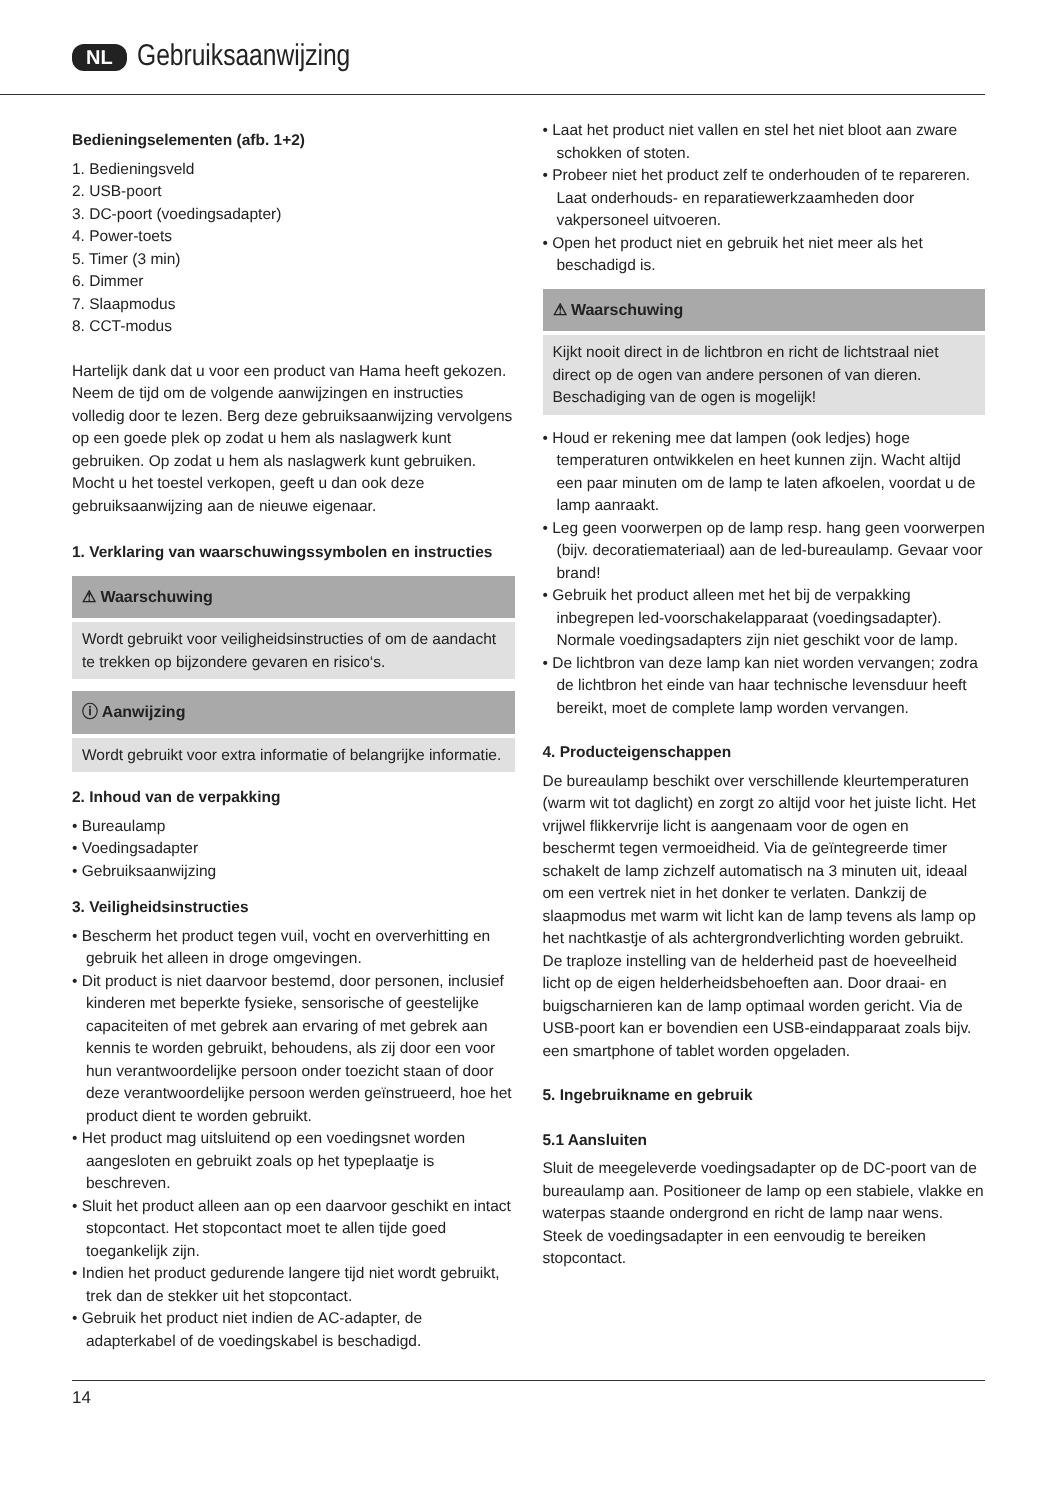NL Gebruiksaanwijzing
Bedieningselementen (afb. 1+2)
1. Bedieningsveld
2. USB-poort
3. DC-poort (voedingsadapter)
4. Power-toets
5. Timer (3 min)
6. Dimmer
7. Slaapmodus
8. CCT-modus
Hartelijk dank dat u voor een product van Hama heeft gekozen.
Neem de tijd om de volgende aanwijzingen en instructies volledig door te lezen. Berg deze gebruiksaanwijzing vervolgens op een goede plek op zodat u hem als naslagwerk kunt gebruiken. Op zodat u hem als naslagwerk kunt gebruiken. Mocht u het toestel verkopen, geeft u dan ook deze gebruiksaanwijzing aan de nieuwe eigenaar.
1. Verklaring van waarschuwingssymbolen en instructies
⚠ Waarschuwing
Wordt gebruikt voor veiligheidsinstructies of om de aandacht te trekken op bijzondere gevaren en risico‘s.
ⓘ Aanwijzing
Wordt gebruikt voor extra informatie of belangrijke informatie.
2. Inhoud van de verpakking
• Bureaulamp
• Voedingsadapter
• Gebruiksaanwijzing
3. Veiligheidsinstructies
• Bescherm het product tegen vuil, vocht en oververhitting en gebruik het alleen in droge omgevingen.
• Dit product is niet daarvoor bestemd, door personen, inclusief kinderen met beperkte fysieke, sensorische of geestelijke capaciteiten of met gebrek aan ervaring of met gebrek aan kennis te worden gebruikt, behoudens, als zij door een voor hun verantwoordelijke persoon onder toezicht staan of door deze verantwoordelijke persoon werden geïnstrueerd, hoe het product dient te worden gebruikt.
• Het product mag uitsluitend op een voedingsnet worden aangesloten en gebruikt zoals op het typeplaatje is beschreven.
• Sluit het product alleen aan op een daarvoor geschikt en intact stopcontact. Het stopcontact moet te allen tijde goed toegankelijk zijn.
• Indien het product gedurende langere tijd niet wordt gebruikt, trek dan de stekker uit het stopcontact.
• Gebruik het product niet indien de AC-adapter, de adapterkabel of de voedingskabel is beschadigd.
• Laat het product niet vallen en stel het niet bloot aan zware schokken of stoten.
• Probeer niet het product zelf te onderhouden of te repareren. Laat onderhouds- en reparatiewerkzaamheden door vakpersoneel uitvoeren.
• Open het product niet en gebruik het niet meer als het beschadigd is.
⚠ Waarschuwing
Kijkt nooit direct in de lichtbron en richt de lichtstraal niet direct op de ogen van andere personen of van dieren. Beschadiging van de ogen is mogelijk!
• Houd er rekening mee dat lampen (ook ledjes) hoge temperaturen ontwikkelen en heet kunnen zijn. Wacht altijd een paar minuten om de lamp te laten afkoelen, voordat u de lamp aanraakt.
• Leg geen voorwerpen op de lamp resp. hang geen voorwerpen (bijv. decoratiemateriaal) aan de led-bureaulamp. Gevaar voor brand!
• Gebruik het product alleen met het bij de verpakking inbegrepen led-voorschakelapparaat (voedingsadapter). Normale voedingsadapters zijn niet geschikt voor de lamp.
• De lichtbron van deze lamp kan niet worden vervangen; zodra de lichtbron het einde van haar technische levensduur heeft bereikt, moet de complete lamp worden vervangen.
4. Producteigenschappen
De bureaulamp beschikt over verschillende kleurtemperaturen (warm wit tot daglicht) en zorgt zo altijd voor het juiste licht. Het vrijwel flikkervrije licht is aangenaam voor de ogen en beschermt tegen vermoeidheid. Via de geïntegreerde timer schakelt de lamp zichzelf automatisch na 3 minuten uit, ideaal om een vertrek niet in het donker te verlaten. Dankzij de slaapmodus met warm wit licht kan de lamp tevens als lamp op het nachtkastje of als achtergrondverlichting worden gebruikt. De traploze instelling van de helderheid past de hoeveelheid licht op de eigen helderheidsbehoeften aan. Door draai- en buigscharnieren kan de lamp optimaal worden gericht. Via de USB-poort kan er bovendien een USB-eindapparaat zoals bijv. een smartphone of tablet worden opgeladen.
5. Ingebruikname en gebruik
5.1 Aansluiten
Sluit de meegeleverde voedingsadapter op de DC-poort van de bureaulamp aan. Positioneer de lamp op een stabiele, vlakke en waterpas staande ondergrond en richt de lamp naar wens. Steek de voedingsadapter in een eenvoudig te bereiken stopcontact.
14